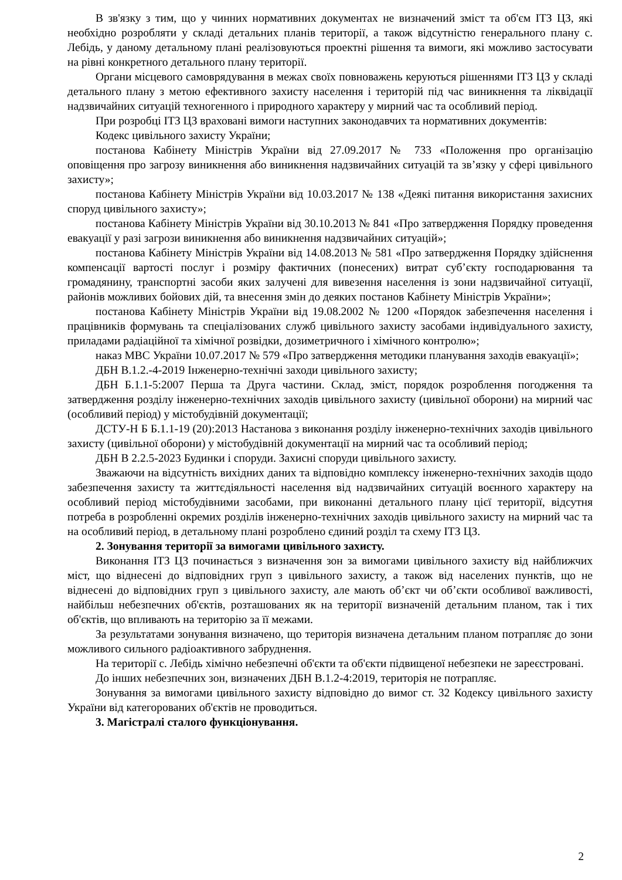В зв'язку з тим, що у чинних нормативних документах не визначений зміст та об'єм ІТЗ ЦЗ, які необхідно розробляти у складі детальних планів території, а також відсутністю генерального плану с. Лебідь, у даному детальному плані реалізовуються проектні рішення та вимоги, які можливо застосувати на рівні конкретного детального плану території.
Органи місцевого самоврядування в межах своїх повноважень керуються рішеннями ІТЗ ЦЗ у складі детального плану з метою ефективного захисту населення і територій під час виникнення та ліквідації надзвичайних ситуацій техногенного і природного характеру у мирний час та особливий період.
При розробці ІТЗ ЦЗ враховані вимоги наступних законодавчих та нормативних документів:
Кодекс цивільного захисту України;
постанова Кабінету Міністрів України від 27.09.2017 № 733 «Положення про організацію оповіщення про загрозу виникнення або виникнення надзвичайних ситуацій та зв’язку у сфері цивільного захисту»;
постанова Кабінету Міністрів України від 10.03.2017 № 138 «Деякі питання використання захисних споруд цивільного захисту»;
постанова Кабінету Міністрів України від 30.10.2013 № 841 «Про затвердження Порядку проведення евакуації у разі загрози виникнення або виникнення надзвичайних ситуацій»;
постанова Кабінету Міністрів України від 14.08.2013 № 581 «Про затвердження Порядку здійснення компенсації вартості послуг і розміру фактичних (понесених) витрат суб’єкту господарювання та громадянину, транспортні засоби яких залучені для вивезення населення із зони надзвичайної ситуації, районів можливих бойових дій, та внесення змін до деяких постанов Кабінету Міністрів України»;
постанова Кабінету Міністрів України від 19.08.2002 № 1200 «Порядок забезпечення населення і працівників формувань та спеціалізованих служб цивільного захисту засобами індивідуального захисту, приладами радіаційної та хімічної розвідки, дозиметричного і хімічного контролю»;
наказ МВС України 10.07.2017 № 579 «Про затвердження методики планування заходів евакуації»;
ДБН В.1.2.-4-2019 Інженерно-технічні заходи цивільного захисту;
ДБН Б.1.1-5:2007 Перша та Друга частини. Склад, зміст, порядок розроблення погодження та затвердження розділу інженерно-технічних заходів цивільного захисту (цивільної оборони) на мирний час (особливий період) у містобудівній документації;
ДСТУ-Н Б Б.1.1-19 (20):2013 Настанова з виконання розділу інженерно-технічних заходів цивільного захисту (цивільної оборони) у містобудівній документації на мирний час та особливий період;
ДБН В 2.2.5-2023 Будинки і споруди. Захисні споруди цивільного захисту.
Зважаючи на відсутність вихідних даних та відповідно комплексу інженерно-технічних заходів щодо забезпечення захисту та життєдіяльності населення від надзвичайних ситуацій воєнного характеру на особливий період містобудівними засобами, при виконанні детального плану цієї території, відсутня потреба в розробленні окремих розділів інженерно-технічних заходів цивільного захисту на мирний час та на особливий період, в детальному плані розроблено єдиний розділ та схему ІТЗ ЦЗ.
2. Зонування території за вимогами цивільного захисту.
Виконання ІТЗ ЦЗ починається з визначення зон за вимогами цивільного захисту від найближчих міст, що віднесені до відповідних груп з цивільного захисту, а також від населених пунктів, що не віднесені до відповідних груп з цивільного захисту, але мають об’єкт чи об’єкти особливої важливості, найбільш небезпечних об'єктів, розташованих як на території визначеній детальним планом, так і тих об'єктів, що впливають на територію за її межами.
За результатами зонування визначено, що територія визначена детальним планом потрапляє до зони можливого сильного радіоактивного забруднення.
На території с. Лебідь хімічно небезпечні об'єкти та об'єкти підвищеної небезпеки не зареєстровані.
До інших небезпечних зон, визначених ДБН В.1.2-4:2019, територія не потрапляє.
Зонування за вимогами цивільного захисту відповідно до вимог ст. 32 Кодексу цивільного захисту України від категорованих об'єктів не проводиться.
3. Магістралі сталого функціонування.
2